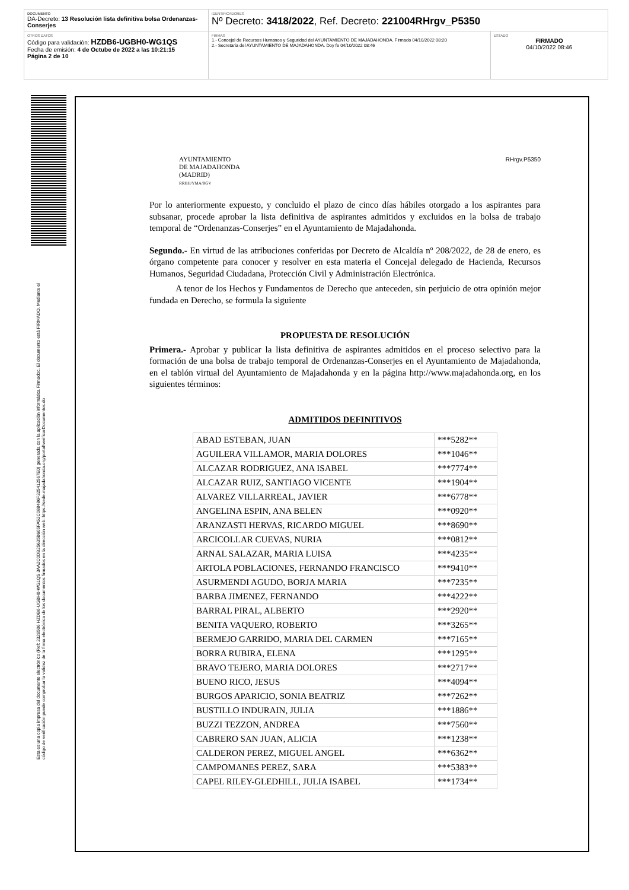DOCUMENTO
DA-Decreto: 13 Resolución lista definitiva bolsa Ordenanzas-Conserjes
IDENTIFICADORES
Nº Decreto: 3418/2022, Ref. Decreto: 221004RHrgv_P5350
OTROS DATOS
Código para validación: HZDB6-UGBH0-WG1QS
Fecha de emisión: 4 de Octube de 2022 a las 10:21:15
Página 2 de 10
FIRMAS
1.- Concejal de Recursos Humanos y Seguridad del AYUNTAMIENTO DE MAJADAHONDA. Firmado 04/10/2022 08:20
2.- Secretaria del AYUNTAMIENTO DE MAJADAHONDA. Doy fe 04/10/2022 08:46
ESTADO
FIRMADO
04/10/2022 08:46
Esta es una copia impresa del documento electrónico (Ref: 2326506 HZDB6-UGBH0-WG1QS 3AA2C0DB25635B605FA52C088486F325412567E0) generada con la aplicación informática Firmadoc. El documento está FIRMADO. Mediante el código de verificación puede comprobar la validez de la firma electrónica de los documentos firmados en la dirección web: https://sede.majadahonda.org/portal/verificarDocumentos.do
AYUNTAMIENTO
DE MAJADAHONDA
(MADRID)
RRHH/YMA/RGV
RHrgv.P5350
Por lo anteriormente expuesto, y concluido el plazo de cinco días hábiles otorgado a los aspirantes para subsanar, procede aprobar la lista definitiva de aspirantes admitidos y excluidos en la bolsa de trabajo temporal de “Ordenanzas-Conserjes” en el Ayuntamiento de Majadahonda.
Segundo.- En virtud de las atribuciones conferidas por Decreto de Alcaldía nº 208/2022, de 28 de enero, es órgano competente para conocer y resolver en esta materia el Concejal delegado de Hacienda, Recursos Humanos, Seguridad Ciudadana, Protección Civil y Administración Electrónica.
A tenor de los Hechos y Fundamentos de Derecho que anteceden, sin perjuicio de otra opinión mejor fundada en Derecho, se formula la siguiente
PROPUESTA DE RESOLUCIÓN
Primera.- Aprobar y publicar la lista definitiva de aspirantes admitidos en el proceso selectivo para la formación de una bolsa de trabajo temporal de Ordenanzas-Conserjes en el Ayuntamiento de Majadahonda, en el tablón virtual del Ayuntamiento de Majadahonda y en la página http://www.majadahonda.org, en los siguientes términos:
ADMITIDOS DEFINITIVOS
| ABAD ESTEBAN, JUAN | ***5282** |
| AGUILERA VILLAMOR, MARIA DOLORES | ***1046** |
| ALCAZAR RODRIGUEZ, ANA ISABEL | ***7774** |
| ALCAZAR RUIZ, SANTIAGO VICENTE | ***1904** |
| ALVAREZ VILLARREAL, JAVIER | ***6778** |
| ANGELINA ESPIN, ANA BELEN | ***0920** |
| ARANZASTI HERVAS, RICARDO MIGUEL | ***8690** |
| ARCICOLLAR CUEVAS, NURIA | ***0812** |
| ARNAL SALAZAR, MARIA LUISA | ***4235** |
| ARTOLA POBLACIONES, FERNANDO FRANCISCO | ***9410** |
| ASURMENDI AGUDO, BORJA MARIA | ***7235** |
| BARBA JIMENEZ, FERNANDO | ***4222** |
| BARRAL PIRAL, ALBERTO | ***2920** |
| BENITA VAQUERO, ROBERTO | ***3265** |
| BERMEJO GARRIDO, MARIA DEL CARMEN | ***7165** |
| BORRA RUBIRA, ELENA | ***1295** |
| BRAVO TEJERO, MARIA DOLORES | ***2717** |
| BUENO RICO, JESUS | ***4094** |
| BURGOS APARICIO, SONIA BEATRIZ | ***7262** |
| BUSTILLO INDURAIN, JULIA | ***1886** |
| BUZZI TEZZON, ANDREA | ***7560** |
| CABRERO SAN JUAN, ALICIA | ***1238** |
| CALDERON PEREZ, MIGUEL ANGEL | ***6362** |
| CAMPOMANES PEREZ, SARA | ***5383** |
| CAPEL RILEY-GLEDHILL, JULIA ISABEL | ***1734** |